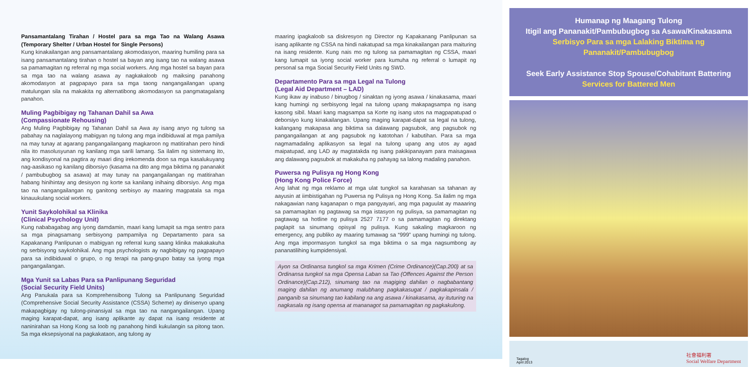Pansamantalang Tirahan / Hostel para sa mga Tao na Walang Asawa (Temporary Shelter / Urban Hostel for Single Persons)
Kung kinakailangan ang pansamantalang akomodasyon, maaring humiling para sa isang pansamantalang tirahan o hostel sa bayan ang isang tao na walang asawa sa pamamagitan ng referral ng mga social workers. Ang mga hostel sa bayan para sa mga tao na walang asawa ay nagkakaloob ng maiksing panahong akomodasyon at pagpapayo para sa mga taong nangangailangan upang matulungan sila na makakita ng alternatibong akomodasyon sa pangmatagalang panahon.
Muling Pagbibigay ng Tahanan Dahil sa Awa
(Compassionate Rehousing)
Ang Muling Pagbibigay ng Tahanan Dahil sa Awa ay isang anyo ng tulong sa pabahay na naglalayong mabigyan ng tulong ang mga indibiduwal at mga pamilya na may tunay at agarang pangangailangang magkaroon ng matitirahan pero hindi nila ito masolusyunan ng kanilang mga sarili lamang. Sa ilalim ng sistemang ito, ang kondisyonal na pagtira ay maari ding irekomenda doon sa mga kasalukuyang nag-aasikaso ng kanilang diborsiyo (kasama na dito ang mga biktima ng pananakit / pambubugbog sa asawa) at may tunay na pangangailangan ng matitirahan habang hinihintay ang desisyon ng korte sa kanilang inihaing diborsiyo. Ang mga tao na nangangailangan ng ganitong serbisyo ay maaring magpatala sa mga kinauukulang social workers.
Yunit Saykolohikal sa Klinika
(Clinical Psychology Unit)
Kung nababagabag ang iyong damdamin, maari kang lumapit sa mga sentro para sa mga pinagsamang serbisyong pampamilya ng Departamento para sa Kapakanang Panlipunan o mabigyan ng referral kung saang klinika makakakuha ng serbisyong saykolohikal. Ang mga psychologists ay nagbibigay ng pagpapayo para sa indibiduwal o grupo, o ng terapi na pang-grupo batay sa iyong mga pangangailangan.
Mga Yunit sa Labas Para sa Panlipunang Seguridad
(Social Security Field Units)
Ang Panukala para sa Komprehensibong Tulong sa Panlipunang Seguridad (Comprehensive Social Security Assistance (CSSA) Scheme) ay dinisenyo upang makapagbigay ng tulong-pinansiyal sa mga tao na nangangailangan. Upang maging karapat-dapat, ang isang aplikante ay dapat na isang residente at naninirahan sa Hong Kong sa loob ng panahong hindi kukulangin sa pitong taon. Sa mga eksepsiyonal na pagkakataon, ang tulong ay
maaring ipagkaloob sa diskresyon ng Director ng Kapakanang Panlipunan sa isang aplikante ng CSSA na hindi nakatupad sa mga kinakailangan para maituring na isang residente. Kung nais mo ng tulong sa pamamagitan ng CSSA, maari kang lumapit sa iyong social worker para kumuha ng referral o lumapit ng personal sa mga Social Security Field Units ng SWD.
Departamento Para sa mga Legal na Tulong
(Legal Aid Department – LAD)
Kung ikaw ay inabuso / binugbog / sinaktan ng iyong asawa / kinakasama, maari kang humingi ng serbisyong legal na tulong upang makapagsampa ng isang kasong sibil. Maari kang magsampa sa Korte ng isang utos na magpapatupad o deborsiyo kung kinakailangan. Upang maging karapat-dapat sa legal na tulong, kailangang makapasa ang biktima sa dalawang pagsubok, ang pagsubok ng pangangailangan at ang pagsubok ng katotohan / kabutihan. Para sa mga nagmamadaling aplikasyon sa legal na tulong upang ang utos ay agad maipatupad, ang LAD ay magtatakda ng isang pakikipanayam para maisagawa ang dalawang pagsubok at makakuha ng pahayag sa lalong madaling panahon.
Puwersa ng Pulisya ng Hong Kong
(Hong Kong Police Force)
Ang lahat ng mga reklamo at mga ulat tungkol sa karahasan sa tahanan ay aayusin at iimbistigahan ng Puwersa ng Pulisya ng Hong Kong. Sa ilalim ng mga nakagawian nang kaganapan o mga pangyayari, ang mga paguulat ay maaaring sa pamamagitan ng pagtawag sa mga istasyon ng pulisya, sa pamamagitan ng pagtawag sa hotline ng pulisya 2527 7177 o sa pamamagitan ng direktang paglapit sa sinumang opisyal ng pulisya. Kung sakaling magkaroon ng emergency, ang publiko ay maaring tumawag sa “999” upang humingi ng tulong. Ang mga impormasyon tungkol sa mga biktima o sa mga nagsumbong ay pananatilihing kumpidensiyal.
Ayon sa Ordinansa tungkol sa mga Krimen (Crime Ordinance)(Cap.200) at sa Ordinansa tungkol sa mga Opensa Laban sa Tao (Offences Against the Person Ordinance)(Cap.212), sinumang tao na magiging dahilan o nagbabantang maging dahilan ng anumang malubhang pagkakasugat / pagkakapinsala / panganib sa sinumang tao kabilang na ang asawa / kinakasama, ay ituturing na nagkasala ng isang opensa at mananagot sa pamamagitan ng pagkakulong.
Humanap ng Maagang Tulong
Itigil ang Pananakit/Pambubugbog sa Asawa/Kinakasama
Serbisyo Para sa mga Lalaking Biktima ng Pananakit/Pambubugbog
Seek Early Assistance Stop Spouse/Cohabitant Battering
Services for Battered Men
Tagalog
April 2013
社會福利署
Social Welfare Department